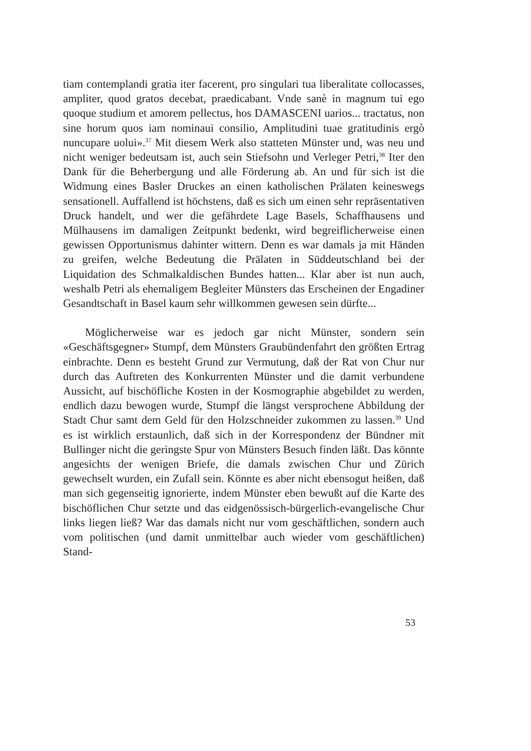tiam contemplandi gratia iter facerent, pro singulari tua liberalitate collocasses, ampliter, quod gratos decebat, praedicabant. Vnde sanè in magnum tui ego quoque studium et amorem pellectus, hos DAMASCENI uarios... tractatus, non sine horum quos iam nominaui consilio, Amplitudini tuae gratitudinis ergò nuncupare uolui».<sup>37</sup> Mit diesem Werk also statteten Münster und, was neu und nicht weniger bedeutsam ist, auch sein Stiefsohn und Verleger Petri,<sup>38</sup> Iter den Dank für die Beherbergung und alle Förderung ab. An und für sich ist die Widmung eines Basler Druckes an einen katholischen Prälaten keineswegs sensationell. Auffallend ist höchstens, daß es sich um einen sehr repräsentativen Druck handelt, und wer die gefährdete Lage Basels, Schaffhausens und Mülhausens im damaligen Zeitpunkt bedenkt, wird begreiflicherweise einen gewissen Opportunismus dahinter wittern. Denn es war damals ja mit Händen zu greifen, welche Bedeutung die Prälaten in Süddeutschland bei der Liquidation des Schmalkaldischen Bundes hatten... Klar aber ist nun auch, weshalb Petri als ehemaligem Begleiter Münsters das Erscheinen der Engadiner Gesandtschaft in Basel kaum sehr willkommen gewesen sein dürfte...
Möglicherweise war es jedoch gar nicht Münster, sondern sein «Geschäftsgegner» Stumpf, dem Münsters Graubündenfahrt den größten Ertrag einbrachte. Denn es besteht Grund zur Vermutung, daß der Rat von Chur nur durch das Auftreten des Konkurrenten Münster und die damit verbundene Aussicht, auf bischöfliche Kosten in der Kosmographie abgebildet zu werden, endlich dazu bewogen wurde, Stumpf die längst versprochene Abbildung der Stadt Chur samt dem Geld für den Holzschneider zukommen zu lassen.<sup>39</sup> Und es ist wirklich erstaunlich, daß sich in der Korrespondenz der Bündner mit Bullinger nicht die geringste Spur von Münsters Besuch finden läßt. Das könnte angesichts der wenigen Briefe, die damals zwischen Chur und Zürich gewechselt wurden, ein Zufall sein. Könnte es aber nicht ebensogut heißen, daß man sich gegenseitig ignorierte, indem Münster eben bewußt auf die Karte des bischöflichen Chur setzte und das eidgenössisch-bürgerlich-evangelische Chur links liegen ließ? War das damals nicht nur vom geschäftlichen, sondern auch vom politischen (und damit unmittelbar auch wieder vom geschäftlichen) Stand-
53